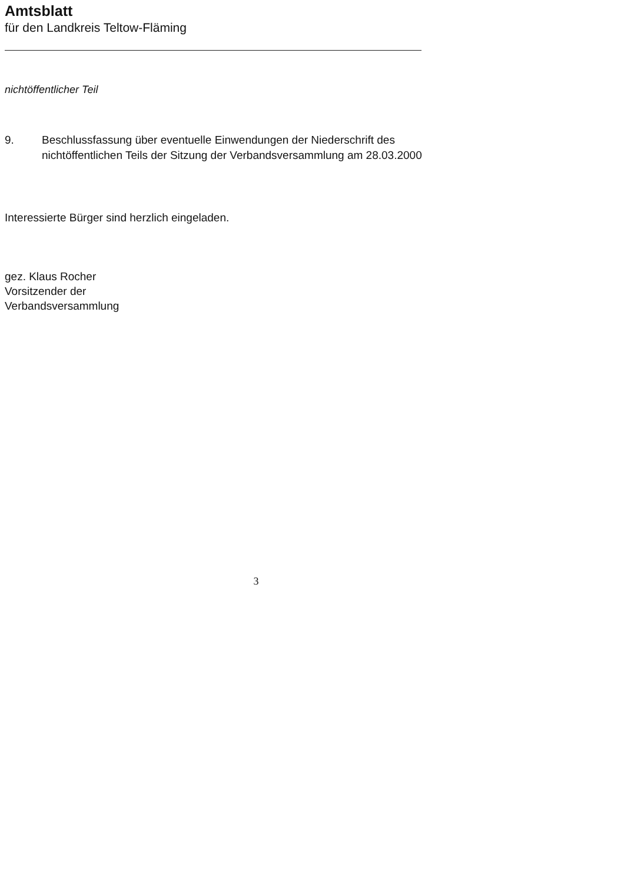Amtsblatt
für den Landkreis Teltow-Fläming
nichtöffentlicher Teil
9. Beschlussfassung über eventuelle Einwendungen der Niederschrift des nichtöffentlichen Teils der Sitzung der Verbandsversammlung am 28.03.2000
Interessierte Bürger sind herzlich eingeladen.
gez. Klaus Rocher
Vorsitzender der
Verbandsversammlung
3